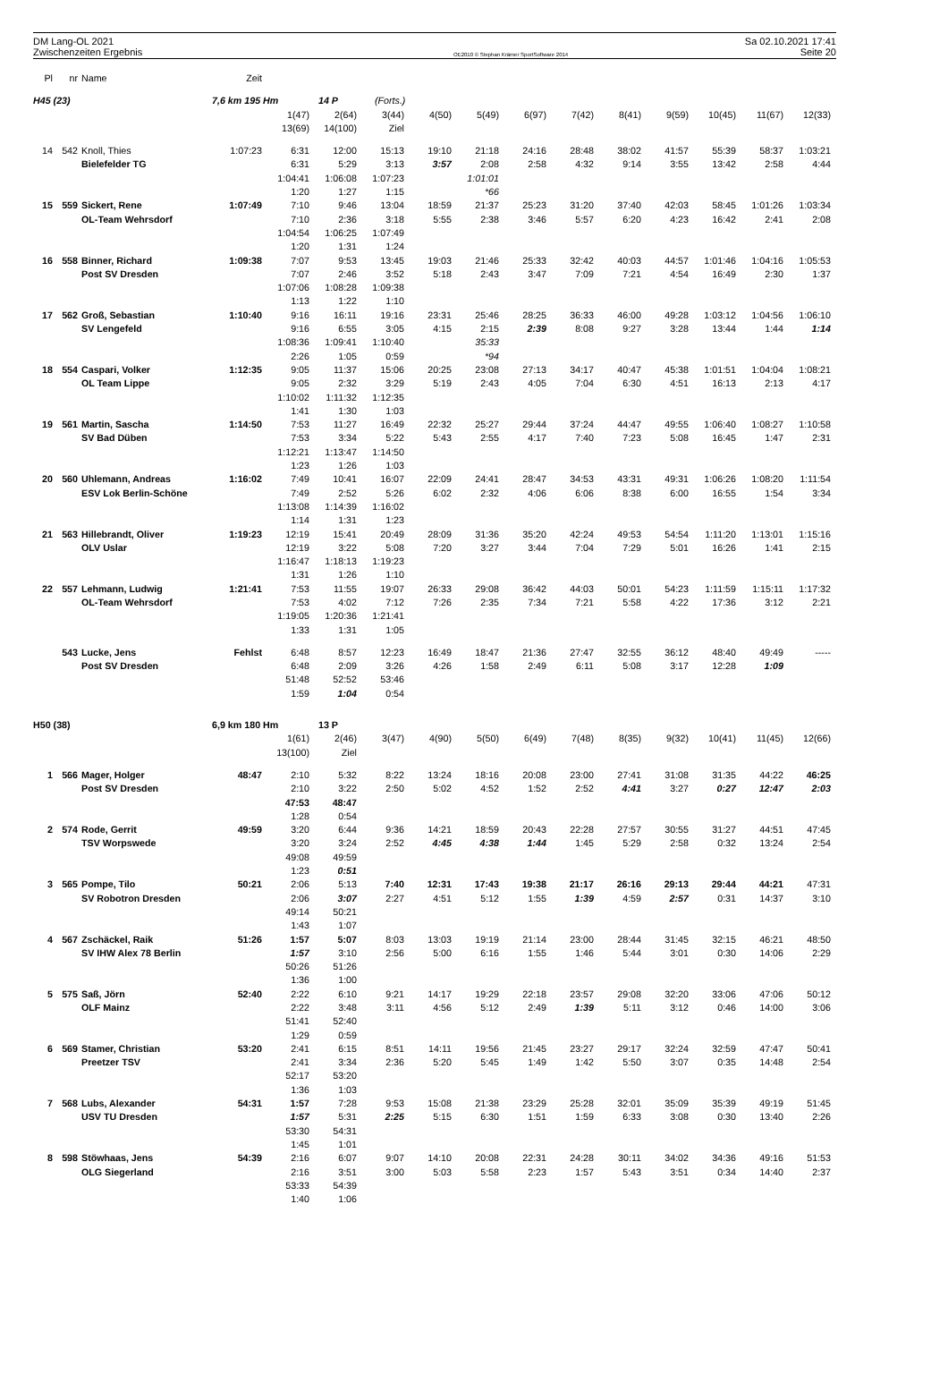DM Lang-OL 2021
Zwischenzeiten Ergebnis
OE2010 © Stephan Krämer SportSoftware 2014
Sa 02.10.2021 17:41
Seite 20
| Pl | nr | Name | Zeit | | | | | | | | | | | | |
| --- | --- | --- | --- | --- | --- | --- | --- | --- | --- | --- | --- | --- | --- | --- | --- |
| H45 (23) | | | 7,6 km 195 Hm | | 14 P | (Forts.) | | | | | | | | | |
| | | | | 1(47) | 2(64) | 3(44) | 4(50) | 5(49) | 6(97) | 7(42) | 8(41) | 9(59) | 10(45) | 11(67) | 12(33) |
| | | | | 13(69) | 14(100) | Ziel | | | | | | | | | |
| 14 | 542 | Knoll, Thies | 1:07:23 | 6:31 | 12:00 | 15:13 | 19:10 | 21:18 | 24:16 | 28:48 | 38:02 | 41:57 | 55:39 | 58:37 | 1:03:21 |
| | | Bielefelder TG | | 6:31 | 5:29 | 3:13 | 3:57 | 2:08 | 2:58 | 4:32 | 9:14 | 3:55 | 13:42 | 2:58 | 4:44 |
| | | | | 1:04:41 | 1:06:08 | 1:07:23 | | 1:01:01 | | | | | | | |
| | | | | 1:20 | 1:27 | 1:15 | | *66 | | | | | | | |
| 15 | 559 | Sickert, Rene | 1:07:49 | 7:10 | 9:46 | 13:04 | 18:59 | 21:37 | 25:23 | 31:20 | 37:40 | 42:03 | 58:45 | 1:01:26 | 1:03:34 |
| | | OL-Team Wehrsdorf | | 7:10 | 2:36 | 3:18 | 5:55 | 2:38 | 3:46 | 5:57 | 6:20 | 4:23 | 16:42 | 2:41 | 2:08 |
| | | | | 1:04:54 | 1:06:25 | 1:07:49 | | | | | | | | | |
| | | | | 1:20 | 1:31 | 1:24 | | | | | | | | | |
| 16 | 558 | Binner, Richard | 1:09:38 | 7:07 | 9:53 | 13:45 | 19:03 | 21:46 | 25:33 | 32:42 | 40:03 | 44:57 | 1:01:46 | 1:04:16 | 1:05:53 |
| | | Post SV Dresden | | 7:07 | 2:46 | 3:52 | 5:18 | 2:43 | 3:47 | 7:09 | 7:21 | 4:54 | 16:49 | 2:30 | 1:37 |
| | | | | 1:07:06 | 1:08:28 | 1:09:38 | | | | | | | | | |
| | | | | 1:13 | 1:22 | 1:10 | | | | | | | | | |
| 17 | 562 | Groß, Sebastian | 1:10:40 | 9:16 | 16:11 | 19:16 | 23:31 | 25:46 | 28:25 | 36:33 | 46:00 | 49:28 | 1:03:12 | 1:04:56 | 1:06:10 |
| | | SV Lengefeld | | 9:16 | 6:55 | 3:05 | 4:15 | 2:15 | 2:39 | 8:08 | 9:27 | 3:28 | 13:44 | 1:44 | 1:14 |
| | | | | 1:08:36 | 1:09:41 | 1:10:40 | | 35:33 | | | | | | | |
| | | | | 2:26 | 1:05 | 0:59 | | *94 | | | | | | | |
| 18 | 554 | Caspari, Volker | 1:12:35 | 9:05 | 11:37 | 15:06 | 20:25 | 23:08 | 27:13 | 34:17 | 40:47 | 45:38 | 1:01:51 | 1:04:04 | 1:08:21 |
| | | OL Team Lippe | | 9:05 | 2:32 | 3:29 | 5:19 | 2:43 | 4:05 | 7:04 | 6:30 | 4:51 | 16:13 | 2:13 | 4:17 |
| | | | | 1:10:02 | 1:11:32 | 1:12:35 | | | | | | | | | |
| | | | | 1:41 | 1:30 | 1:03 | | | | | | | | | |
| 19 | 561 | Martin, Sascha | 1:14:50 | 7:53 | 11:27 | 16:49 | 22:32 | 25:27 | 29:44 | 37:24 | 44:47 | 49:55 | 1:06:40 | 1:08:27 | 1:10:58 |
| | | SV Bad Düben | | 7:53 | 3:34 | 5:22 | 5:43 | 2:55 | 4:17 | 7:40 | 7:23 | 5:08 | 16:45 | 1:47 | 2:31 |
| | | | | 1:12:21 | 1:13:47 | 1:14:50 | | | | | | | | | |
| | | | | 1:23 | 1:26 | 1:03 | | | | | | | | | |
| 20 | 560 | Uhlemann, Andreas | 1:16:02 | 7:49 | 10:41 | 16:07 | 22:09 | 24:41 | 28:47 | 34:53 | 43:31 | 49:31 | 1:06:26 | 1:08:20 | 1:11:54 |
| | | ESV Lok Berlin-Schöne | | 7:49 | 2:52 | 5:26 | 6:02 | 2:32 | 4:06 | 6:06 | 8:38 | 6:00 | 16:55 | 1:54 | 3:34 |
| | | | | 1:13:08 | 1:14:39 | 1:16:02 | | | | | | | | | |
| | | | | 1:14 | 1:31 | 1:23 | | | | | | | | | |
| 21 | 563 | Hillebrandt, Oliver | 1:19:23 | 12:19 | 15:41 | 20:49 | 28:09 | 31:36 | 35:20 | 42:24 | 49:53 | 54:54 | 1:11:20 | 1:13:01 | 1:15:16 |
| | | OLV Uslar | | 12:19 | 3:22 | 5:08 | 7:20 | 3:27 | 3:44 | 7:04 | 7:29 | 5:01 | 16:26 | 1:41 | 2:15 |
| | | | | 1:16:47 | 1:18:13 | 1:19:23 | | | | | | | | | |
| | | | | 1:31 | 1:26 | 1:10 | | | | | | | | | |
| 22 | 557 | Lehmann, Ludwig | 1:21:41 | 7:53 | 11:55 | 19:07 | 26:33 | 29:08 | 36:42 | 44:03 | 50:01 | 54:23 | 1:11:59 | 1:15:11 | 1:17:32 |
| | | OL-Team Wehrsdorf | | 7:53 | 4:02 | 7:12 | 7:26 | 2:35 | 7:34 | 7:21 | 5:58 | 4:22 | 17:36 | 3:12 | 2:21 |
| | | | | 1:19:05 | 1:20:36 | 1:21:41 | | | | | | | | | |
| | | | | 1:33 | 1:31 | 1:05 | | | | | | | | | |
| | 543 | Lucke, Jens | Fehlst | 6:48 | 8:57 | 12:23 | 16:49 | 18:47 | 21:36 | 27:47 | 32:55 | 36:12 | 48:40 | 49:49 | ----- |
| | | Post SV Dresden | | 6:48 | 2:09 | 3:26 | 4:26 | 1:58 | 2:49 | 6:11 | 5:08 | 3:17 | 12:28 | 1:09 | |
| | | | | 51:48 | 52:52 | 53:46 | | | | | | | | | |
| | | | | 1:59 | 1:04 | 0:54 | | | | | | | | | |
| H50 (38) | | | 6,9 km 180 Hm | | 13 P | | | | | | | | | | |
| | | | | 1(61) | 2(46) | 3(47) | 4(90) | 5(50) | 6(49) | 7(48) | 8(35) | 9(32) | 10(41) | 11(45) | 12(66) |
| | | | | 13(100) | Ziel | | | | | | | | | | |
| 1 | 566 | Mager, Holger | 48:47 | 2:10 | 5:32 | 8:22 | 13:24 | 18:16 | 20:08 | 23:00 | 27:41 | 31:08 | 31:35 | 44:22 | 46:25 |
| | | Post SV Dresden | | 2:10 | 3:22 | 2:50 | 5:02 | 4:52 | 1:52 | 2:52 | 4:41 | 3:27 | 0:27 | 12:47 | 2:03 |
| | | | | 47:53 | 48:47 | | | | | | | | | | |
| | | | | 1:28 | 0:54 | | | | | | | | | | |
| 2 | 574 | Rode, Gerrit | 49:59 | 3:20 | 6:44 | 9:36 | 14:21 | 18:59 | 20:43 | 22:28 | 27:57 | 30:55 | 31:27 | 44:51 | 47:45 |
| | | TSV Worpswede | | 3:20 | 3:24 | 2:52 | 4:45 | 4:38 | 1:44 | 1:45 | 5:29 | 2:58 | 0:32 | 13:24 | 2:54 |
| | | | | 49:08 | 49:59 | | | | | | | | | | |
| | | | | 1:23 | 0:51 | | | | | | | | | | |
| 3 | 565 | Pompe, Tilo | 50:21 | 2:06 | 5:13 | 7:40 | 12:31 | 17:43 | 19:38 | 21:17 | 26:16 | 29:13 | 29:44 | 44:21 | 47:31 |
| | | SV Robotron Dresden | | 2:06 | 3:07 | 2:27 | 4:51 | 5:12 | 1:55 | 1:39 | 4:59 | 2:57 | 0:31 | 14:37 | 3:10 |
| | | | | 49:14 | 50:21 | | | | | | | | | | |
| | | | | 1:43 | 1:07 | | | | | | | | | | |
| 4 | 567 | Zschäckel, Raik | 51:26 | 1:57 | 5:07 | 8:03 | 13:03 | 19:19 | 21:14 | 23:00 | 28:44 | 31:45 | 32:15 | 46:21 | 48:50 |
| | | SV IHW Alex 78 Berlin | | 1:57 | 3:10 | 2:56 | 5:00 | 6:16 | 1:55 | 1:46 | 5:44 | 3:01 | 0:30 | 14:06 | 2:29 |
| | | | | 50:26 | 51:26 | | | | | | | | | | |
| | | | | 1:36 | 1:00 | | | | | | | | | | |
| 5 | 575 | Saß, Jörn | 52:40 | 2:22 | 6:10 | 9:21 | 14:17 | 19:29 | 22:18 | 23:57 | 29:08 | 32:20 | 33:06 | 47:06 | 50:12 |
| | | OLF Mainz | | 2:22 | 3:48 | 3:11 | 4:56 | 5:12 | 2:49 | 1:39 | 5:11 | 3:12 | 0:46 | 14:00 | 3:06 |
| | | | | 51:41 | 52:40 | | | | | | | | | | |
| | | | | 1:29 | 0:59 | | | | | | | | | | |
| 6 | 569 | Stamer, Christian | 53:20 | 2:41 | 6:15 | 8:51 | 14:11 | 19:56 | 21:45 | 23:27 | 29:17 | 32:24 | 32:59 | 47:47 | 50:41 |
| | | Preetzer TSV | | 2:41 | 3:34 | 2:36 | 5:20 | 5:45 | 1:49 | 1:42 | 5:50 | 3:07 | 0:35 | 14:48 | 2:54 |
| | | | | 52:17 | 53:20 | | | | | | | | | | |
| | | | | 1:36 | 1:03 | | | | | | | | | | |
| 7 | 568 | Lubs, Alexander | 54:31 | 1:57 | 7:28 | 9:53 | 15:08 | 21:38 | 23:29 | 25:28 | 32:01 | 35:09 | 35:39 | 49:19 | 51:45 |
| | | USV TU Dresden | | 1:57 | 5:31 | 2:25 | 5:15 | 6:30 | 1:51 | 1:59 | 6:33 | 3:08 | 0:30 | 13:40 | 2:26 |
| | | | | 53:30 | 54:31 | | | | | | | | | | |
| | | | | 1:45 | 1:01 | | | | | | | | | | |
| 8 | 598 | Stöwhaas, Jens | 54:39 | 2:16 | 6:07 | 9:07 | 14:10 | 20:08 | 22:31 | 24:28 | 30:11 | 34:02 | 34:36 | 49:16 | 51:53 |
| | | OLG Siegerland | | 2:16 | 3:51 | 3:00 | 5:03 | 5:58 | 2:23 | 1:57 | 5:43 | 3:51 | 0:34 | 14:40 | 2:37 |
| | | | | 53:33 | 54:39 | | | | | | | | | | |
| | | | | 1:40 | 1:06 | | | | | | | | | | |